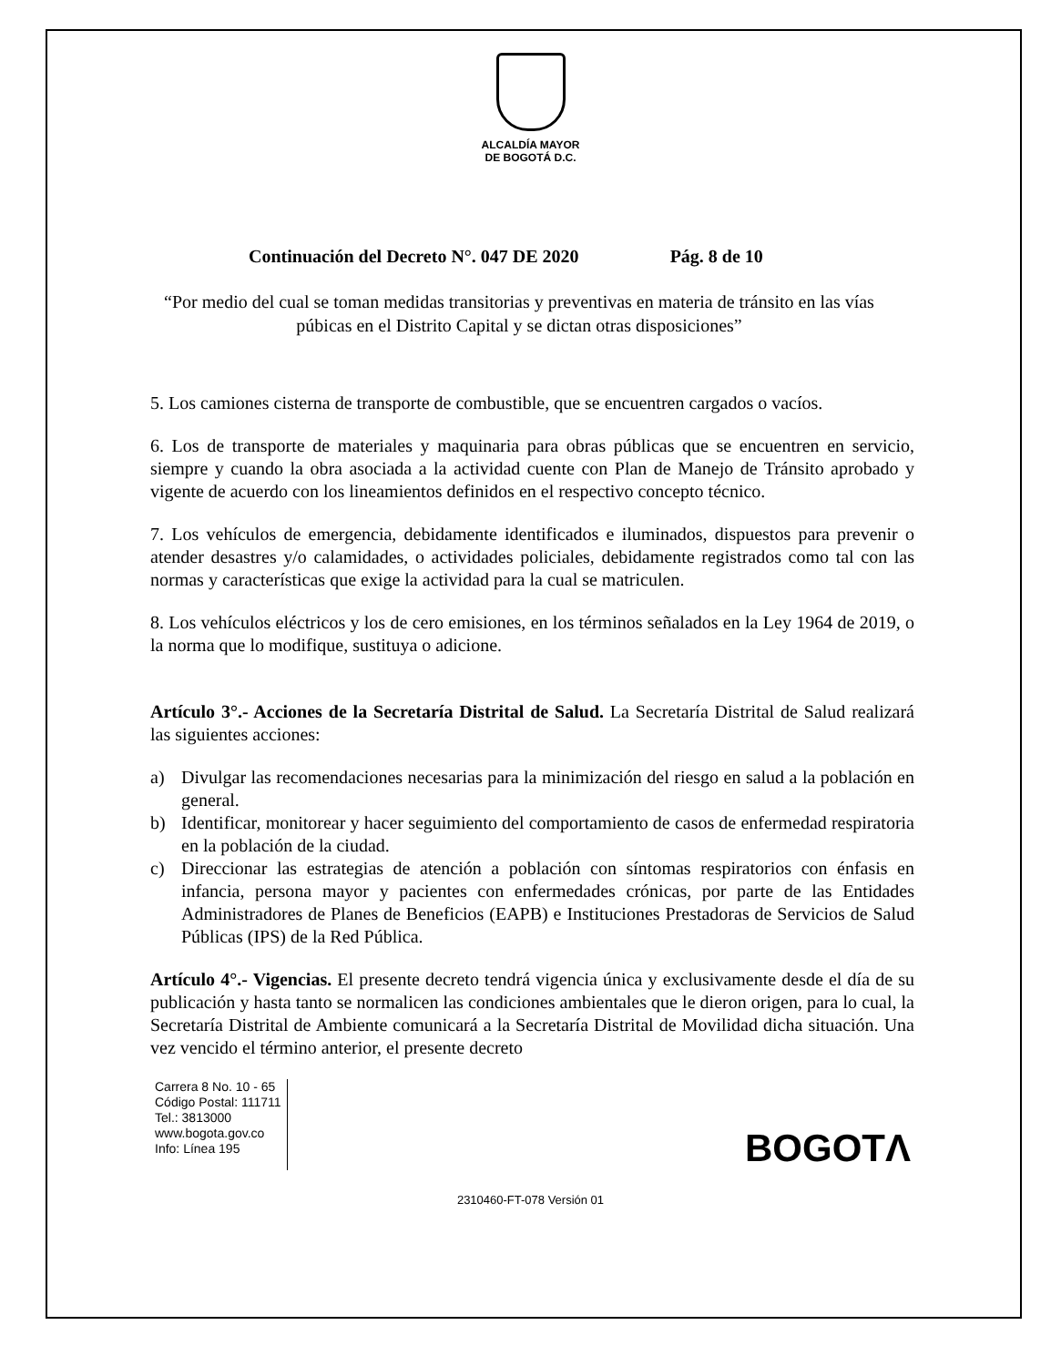ALCALDÍA MAYOR
DE BOGOTÁ D.C.
Continuación del Decreto N°. 047 DE 2020 Pág. 8 de 10
“Por medio del cual se toman medidas transitorias y preventivas en materia de tránsito en las vías púbicas en el Distrito Capital y se dictan otras disposiciones”
5. Los camiones cisterna de transporte de combustible, que se encuentren cargados o vacíos.
6. Los de transporte de materiales y maquinaria para obras públicas que se encuentren en servicio, siempre y cuando la obra asociada a la actividad cuente con Plan de Manejo de Tránsito aprobado y vigente de acuerdo con los lineamientos definidos en el respectivo concepto técnico.
7. Los vehículos de emergencia, debidamente identificados e iluminados, dispuestos para prevenir o atender desastres y/o calamidades, o actividades policiales, debidamente registrados como tal con las normas y características que exige la actividad para la cual se matriculen.
8. Los vehículos eléctricos y los de cero emisiones, en los términos señalados en la Ley 1964 de 2019, o la norma que lo modifique, sustituya o adicione.
Artículo 3°.- Acciones de la Secretaría Distrital de Salud. La Secretaría Distrital de Salud realizará las siguientes acciones:
a) Divulgar las recomendaciones necesarias para la minimización del riesgo en salud a la población en general.
b) Identificar, monitorear y hacer seguimiento del comportamiento de casos de enfermedad respiratoria en la población de la ciudad.
c) Direccionar las estrategias de atención a población con síntomas respiratorios con énfasis en infancia, persona mayor y pacientes con enfermedades crónicas, por parte de las Entidades Administradores de Planes de Beneficios (EAPB) e Instituciones Prestadoras de Servicios de Salud Públicas (IPS) de la Red Pública.
Artículo 4°.- Vigencias. El presente decreto tendrá vigencia única y exclusivamente desde el día de su publicación y hasta tanto se normalicen las condiciones ambientales que le dieron origen, para lo cual, la Secretaría Distrital de Ambiente comunicará a la Secretaría Distrital de Movilidad dicha situación. Una vez vencido el término anterior, el presente decreto
Carrera 8 No. 10 - 65
Código Postal: 111711
Tel.: 3813000
www.bogota.gov.co
Info: Línea 195
BOGOTΛ
2310460-FT-078 Versión 01